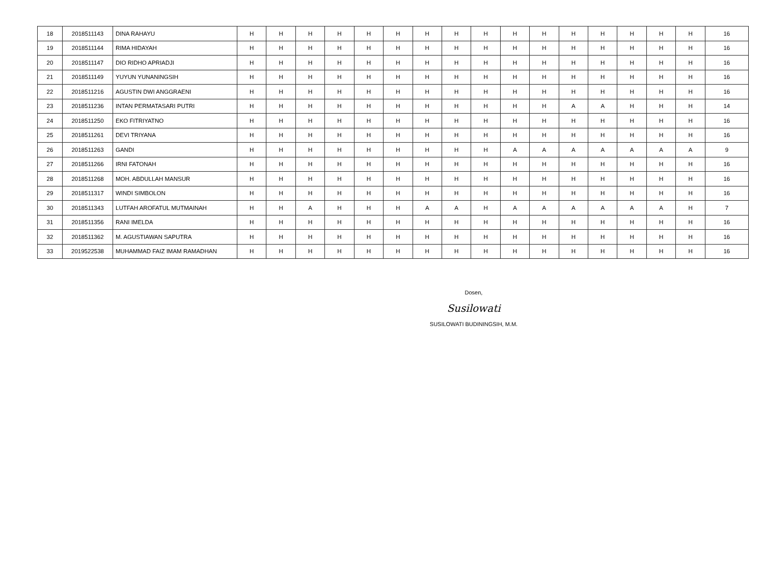| 18 | 2018511143 | DINA RAHAYU | H | H | H | H | H | H | H | H | H | H | H | H | H | H | H | H | 16 |
| 19 | 2018511144 | RIMA HIDAYAH | H | H | H | H | H | H | H | H | H | H | H | H | H | H | H | H | 16 |
| 20 | 2018511147 | DIO RIDHO APRIADJI | H | H | H | H | H | H | H | H | H | H | H | H | H | H | H | H | 16 |
| 21 | 2018511149 | YUYUN YUNANINGSIH | H | H | H | H | H | H | H | H | H | H | H | H | H | H | H | H | 16 |
| 22 | 2018511216 | AGUSTIN DWI ANGGRAENI | H | H | H | H | H | H | H | H | H | H | H | H | H | H | H | H | 16 |
| 23 | 2018511236 | INTAN PERMATASARI PUTRI | H | H | H | H | H | H | H | H | H | H | H | A | A | H | H | H | 14 |
| 24 | 2018511250 | EKO FITRIYATNO | H | H | H | H | H | H | H | H | H | H | H | H | H | H | H | H | 16 |
| 25 | 2018511261 | DEVI TRIYANA | H | H | H | H | H | H | H | H | H | H | H | H | H | H | H | H | 16 |
| 26 | 2018511263 | GANDI | H | H | H | H | H | H | H | H | H | A | A | A | A | A | A | A | 9 |
| 27 | 2018511266 | IRNI FATONAH | H | H | H | H | H | H | H | H | H | H | H | H | H | H | H | H | 16 |
| 28 | 2018511268 | MOH. ABDULLAH MANSUR | H | H | H | H | H | H | H | H | H | H | H | H | H | H | H | H | 16 |
| 29 | 2018511317 | WINDI SIMBOLON | H | H | H | H | H | H | H | H | H | H | H | H | H | H | H | H | 16 |
| 30 | 2018511343 | LUTFAH AROFATUL MUTMAINAH | H | H | A | H | H | H | A | A | H | A | A | A | A | A | A | H | 7 |
| 31 | 2018511356 | RANI IMELDA | H | H | H | H | H | H | H | H | H | H | H | H | H | H | H | H | 16 |
| 32 | 2018511362 | M. AGUSTIAWAN SAPUTRA | H | H | H | H | H | H | H | H | H | H | H | H | H | H | H | H | 16 |
| 33 | 2019522538 | MUHAMMAD FAIZ IMAM RAMADHAN | H | H | H | H | H | H | H | H | H | H | H | H | H | H | H | H | 16 |
Dosen,
Susilowati
SUSILOWATI BUDININGSIH, M.M.